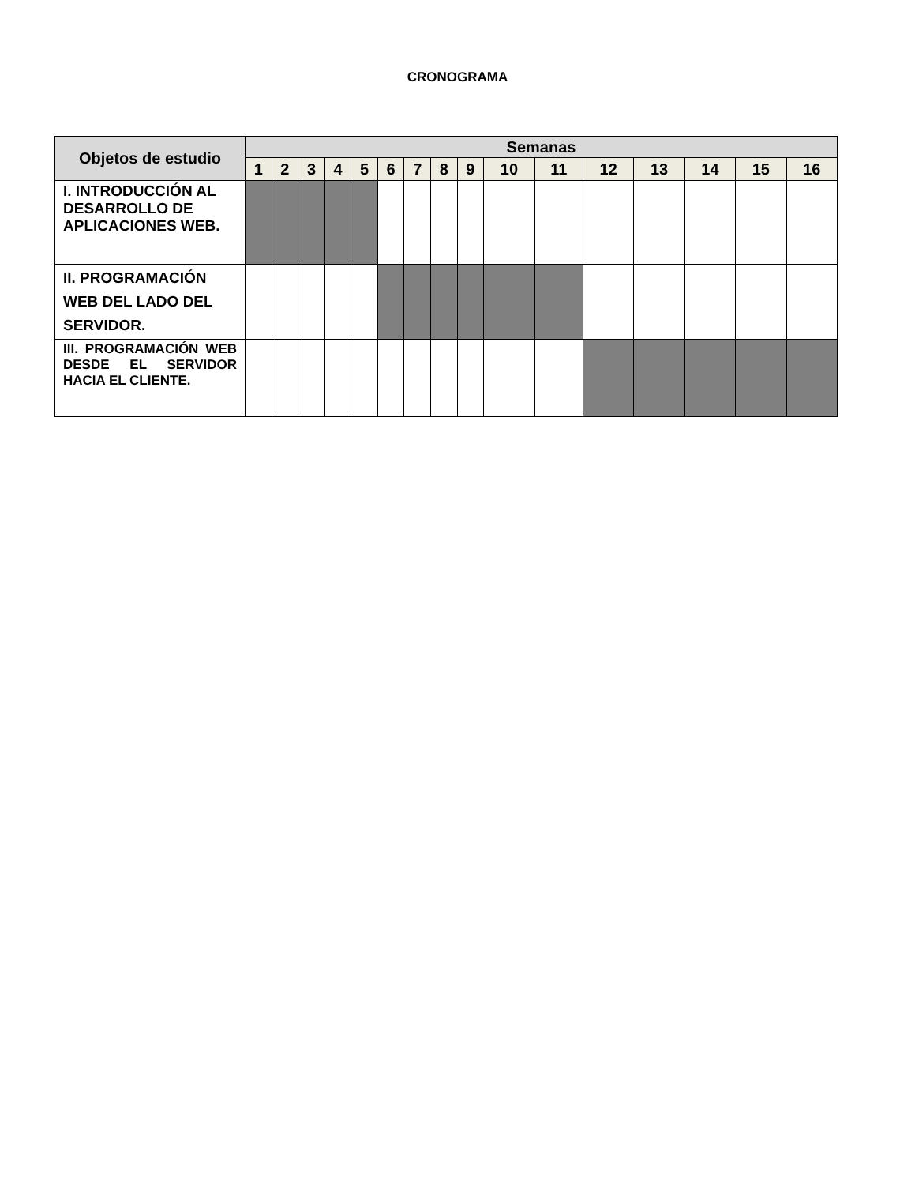CRONOGRAMA
| Objetos de estudio | Semanas | | | | | | | | | | | | | | | |
| --- | --- | --- | --- | --- | --- | --- | --- | --- | --- | --- | --- | --- | --- | --- | --- | --- |
| | 1 | 2 | 3 | 4 | 5 | 6 | 7 | 8 | 9 | 10 | 11 | 12 | 13 | 14 | 15 | 16 |
| I. INTRODUCCIÓN AL DESARROLLO DE APLICACIONES WEB. | | | | | | | | | | | | | | | | |
| II. PROGRAMACIÓN WEB DEL LADO DEL SERVIDOR. | | | | | | | | | | | | | | | | |
| III. PROGRAMACIÓN WEB DESDE EL SERVIDOR HACIA EL CLIENTE. | | | | | | | | | | | | | | | | |